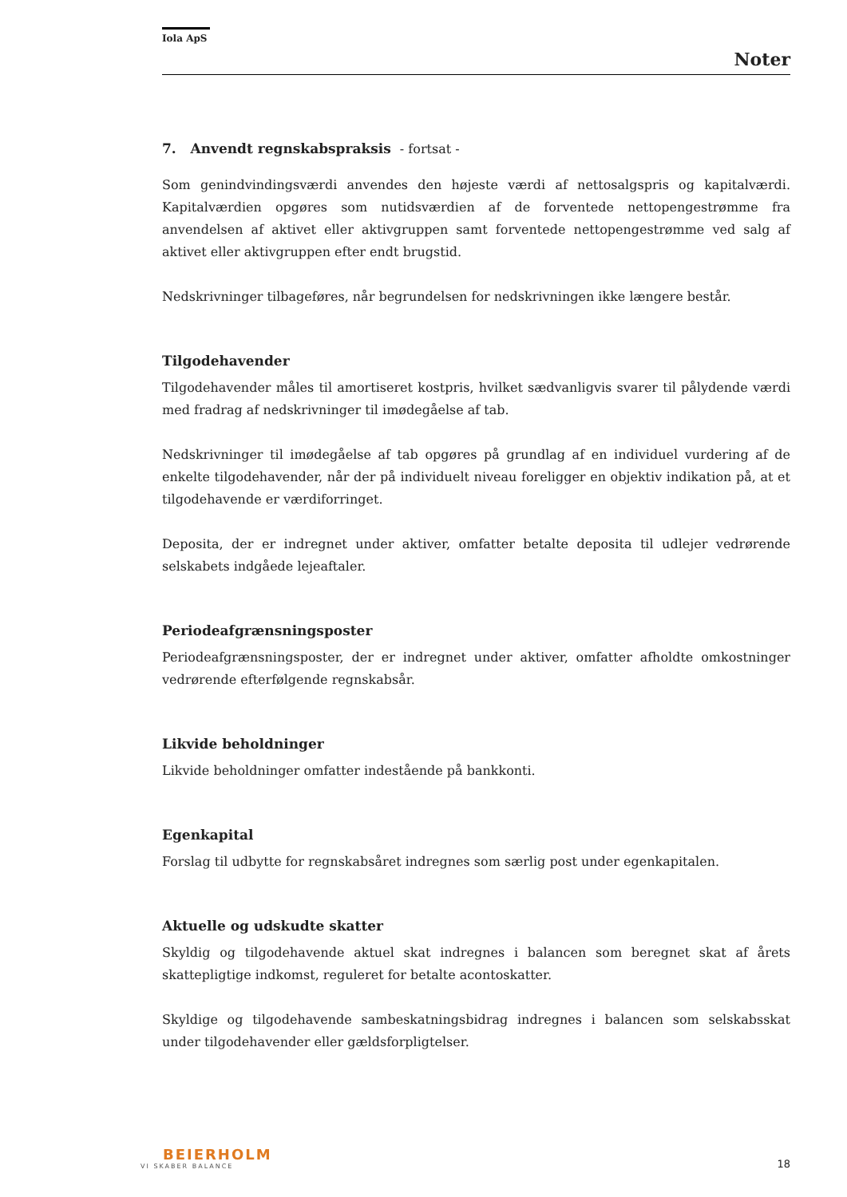Iola ApS
Noter
7. Anvendt regnskabspraksis - fortsat -
Som genindvindingsværdi anvendes den højeste værdi af nettosalgspris og kapitalværdi. Kapitalværdien opgøres som nutidsværdien af de forventede nettopengestrømme fra anvendelsen af aktivet eller aktivgruppen samt forventede nettopengestrømme ved salg af aktivet eller aktivgruppen efter endt brugstid.
Nedskrivninger tilbageføres, når begrundelsen for nedskrivningen ikke længere består.
Tilgodehavender
Tilgodehavender måles til amortiseret kostpris, hvilket sædvanligvis svarer til pålydende værdi med fradrag af nedskrivninger til imødegåelse af tab.
Nedskrivninger til imødegåelse af tab opgøres på grundlag af en individuel vurdering af de enkelte tilgodehavender, når der på individuelt niveau foreligger en objektiv indikation på, at et tilgodehavende er værdiforringet.
Deposita, der er indregnet under aktiver, omfatter betalte deposita til udlejer vedrørende selskabets indgåede lejeaftaler.
Periodeafgrænsningsposter
Periodeafgrænsningsposter, der er indregnet under aktiver, omfatter afholdte omkostninger vedrørende efterfølgende regnskabsår.
Likvide beholdninger
Likvide beholdninger omfatter indestående på bankkonti.
Egenkapital
Forslag til udbytte for regnskabsåret indregnes som særlig post under egenkapitalen.
Aktuelle og udskudte skatter
Skyldig og tilgodehavende aktuel skat indregnes i balancen som beregnet skat af årets skattepligtige indkomst, reguleret for betalte acontoskatter.
Skyldige og tilgodehavende sambeskatningsbidrag indregnes i balancen som selskabsskat under tilgodehavender eller gældsforpligtelser.
BEIERHOLM
VI SKABER BALANCE
18